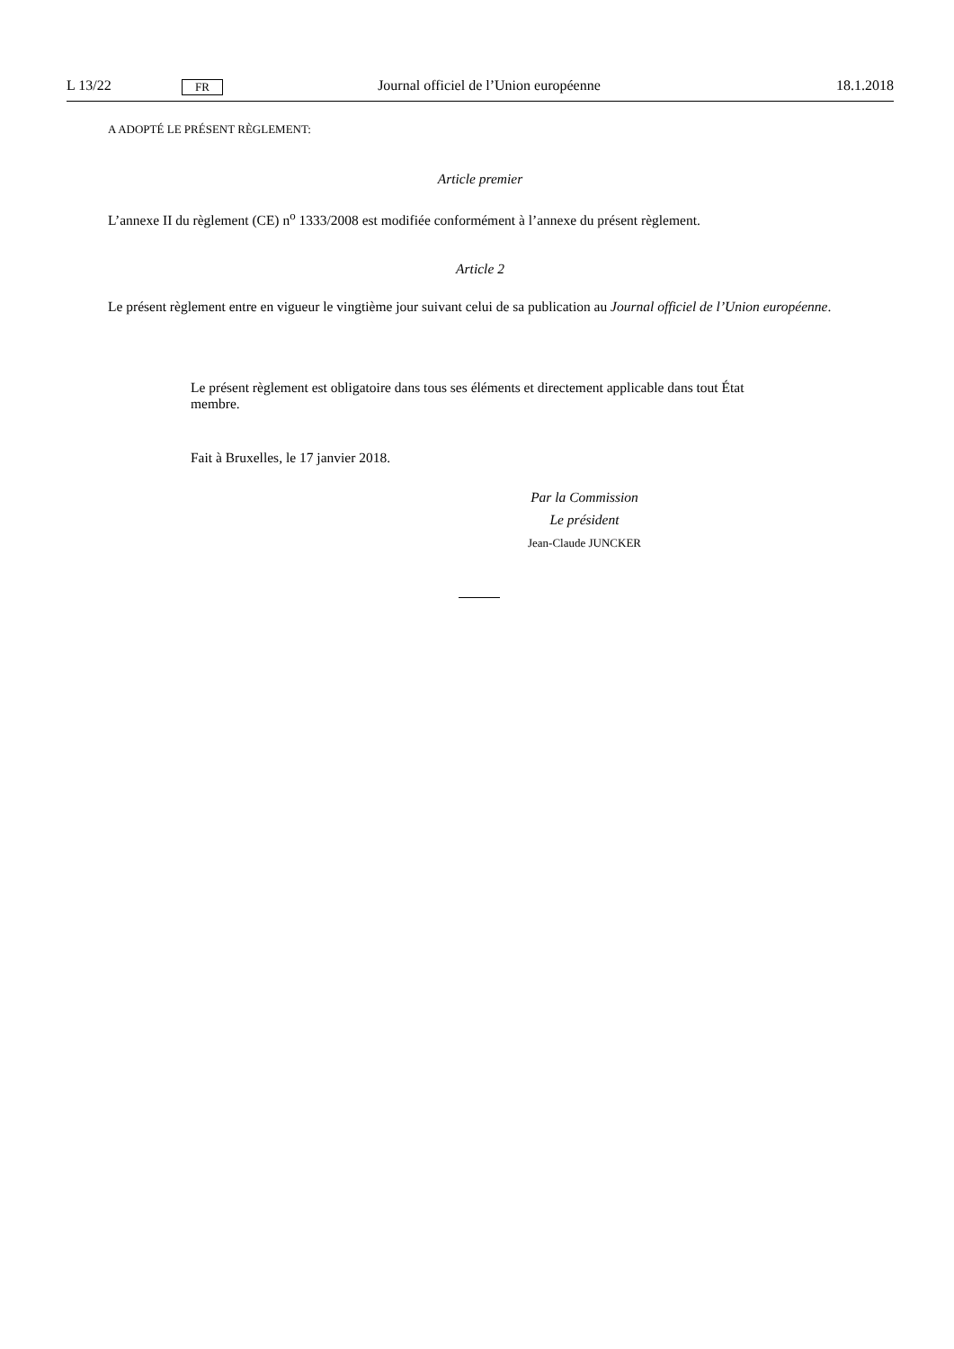L 13/22 FR Journal officiel de l’Union européenne 18.1.2018
A ADOPTÉ LE PRÉSENT RÈGLEMENT:
Article premier
L’annexe II du règlement (CE) n<sup>o</sup> 1333/2008 est modifiée conformément à l’annexe du présent règlement.
Article 2
Le présent règlement entre en vigueur le vingtième jour suivant celui de sa publication au Journal officiel de l’Union européenne.
Le présent règlement est obligatoire dans tous ses éléments et directement applicable dans tout État membre.
Fait à Bruxelles, le 17 janvier 2018.
Par la Commission
Le président
Jean-Claude JUNCKER